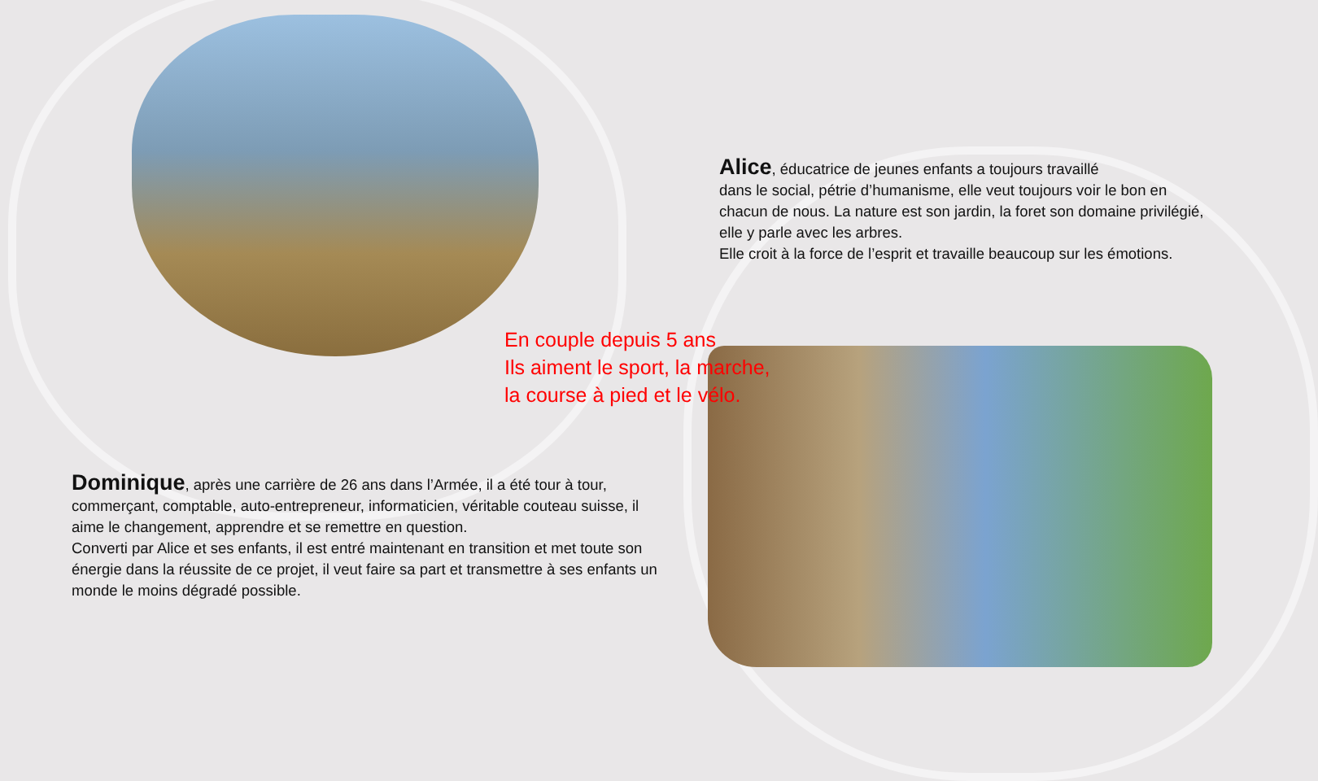Alice, éducatrice de jeunes enfants a toujours travaillé
dans le social, pétrie d’humanisme, elle veut toujours voir le bon en chacun de nous. La nature est son jardin, la foret son domaine privilégié, elle y parle avec les arbres.
Elle croit à la force de l’esprit et travaille beaucoup sur les émotions.
En couple depuis 5 ans
Ils aiment le sport, la marche,
la course à pied et le vélo.
Dominique, après une carrière de 26 ans dans l’Armée, il a été tour à tour, commerçant, comptable, auto-entrepreneur, informaticien, véritable couteau suisse, il aime le changement, apprendre et se remettre en question.
Converti par Alice et ses enfants, il est entré maintenant en transition et met toute son énergie dans la réussite de ce projet, il veut faire sa part et transmettre à ses enfants un monde le moins dégradé possible.